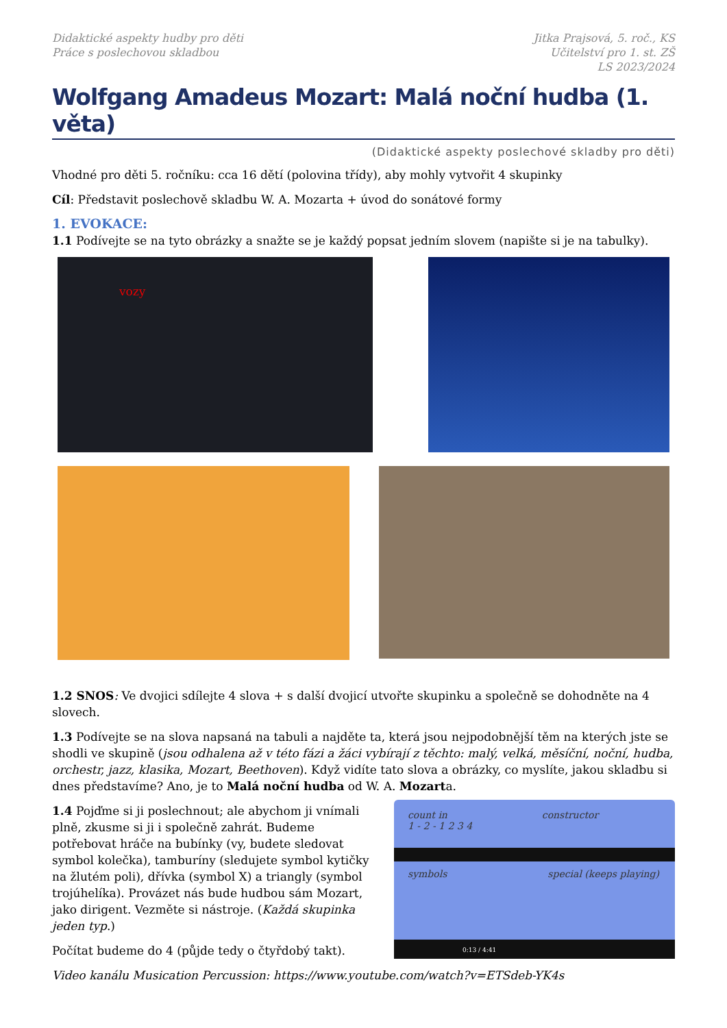Didaktické aspekty hudby pro děti
Práce s poslechovou skladbou
Jitka Prajsová, 5. roč., KS
Učitelství pro 1. st. ZŠ
LS 2023/2024
Wolfgang Amadeus Mozart: Malá noční hudba (1. věta)
(Didaktické aspekty poslechové skladby pro děti)
Vhodné pro děti 5. ročníku: cca 16 dětí (polovina třídy), aby mohly vytvořit 4 skupinky
Cíl: Představit poslechově skladbu W. A. Mozarta + úvod do sonátové formy
1. EVOKACE:
1.1 Podívejte se na tyto obrázky a snažte se je každý popsat jedním slovem (napište si je na tabulky).
vozy
1.2 SNOS: Ve dvojici sdílejte 4 slova + s další dvojicí utvořte skupinku a společně se dohodněte na 4 slovech.
1.3 Podívejte se na slova napsaná na tabuli a najděte ta, která jsou nejpodobnější těm na kterých jste se shodli ve skupině (jsou odhalena až v této fázi a žáci vybírají z těchto: malý, velká, měsíční, noční, hudba, orchestr, jazz, klasika, Mozart, Beethoven). Když vidíte tato slova a obrázky, co myslíte, jakou skladbu si dnes představíme? Ano, je to Malá noční hudba od W. A. Mozarta.
1.4 Pojďme si ji poslechnout; ale abychom ji vnímali plně, zkusme si ji i společně zahrát. Budeme potřebovat hráče na bubínky (vy, budete sledovat symbol kolečka), tamburíny (sledujete symbol kytičky na žlutém poli), dřívka (symbol X) a triangly (symbol trojúhelíka). Provázet nás bude hudbou sám Mozart, jako dirigent. Vezměte si nástroje. (Každá skupinka jeden typ.)
Počítat budeme do 4 (půjde tedy o čtyřdobý takt).
count in constructor
1 - 2 - 1 2 3 4
symbols special (keeps playing)
0:13 / 4:41
Video kanálu Musication Percussion: https://www.youtube.com/watch?v=ETSdeb-YK4s